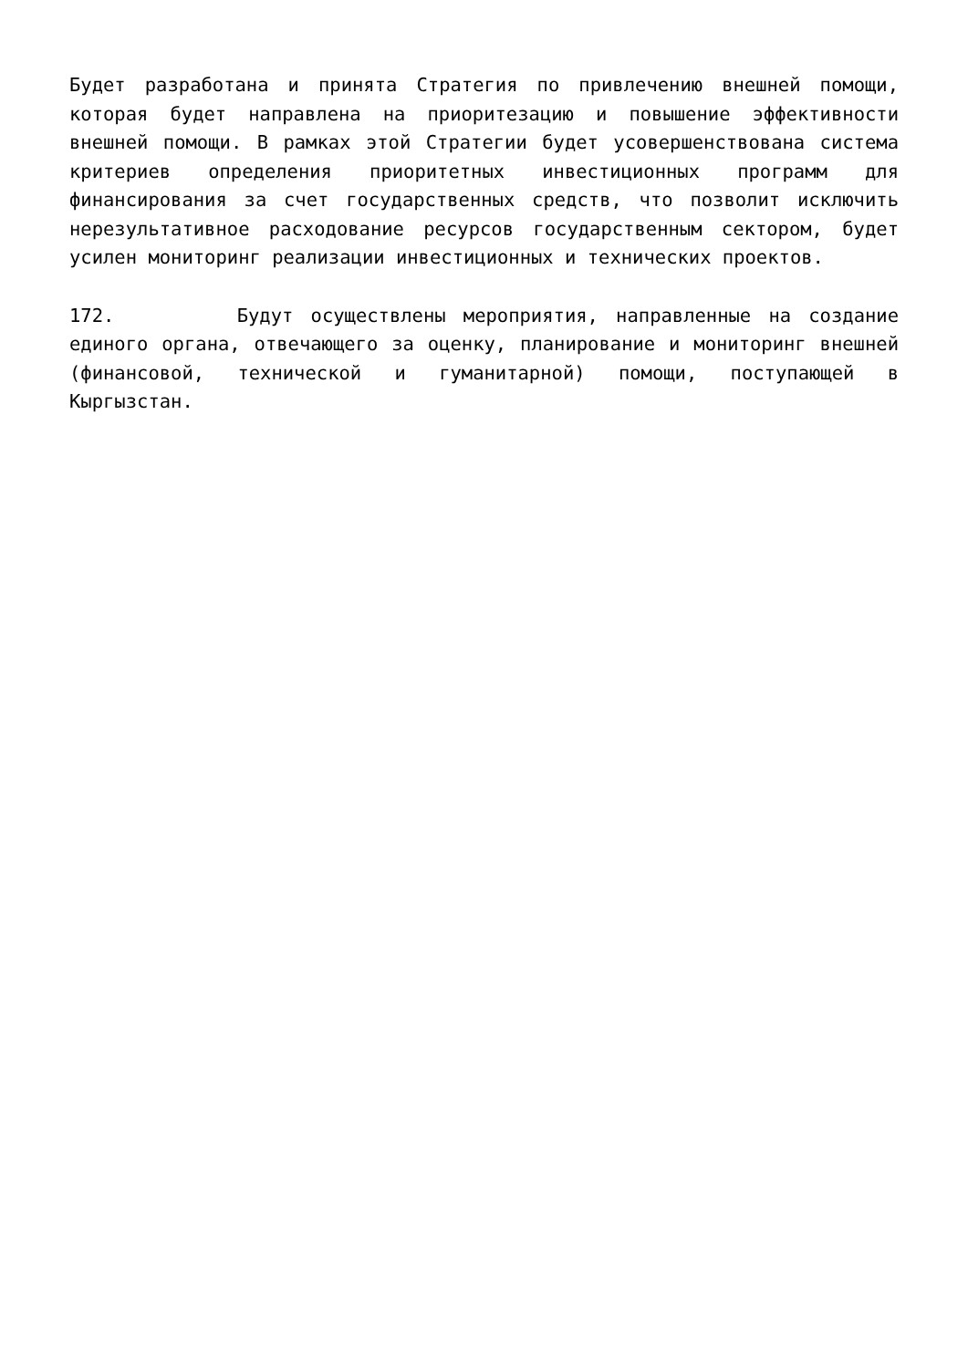Будет разработана и принята Стратегия по привлечению внешней помощи, которая будет направлена на приоритезацию и повышение эффективности внешней помощи. В рамках этой Стратегии будет усовершенствована система критериев определения приоритетных инвестиционных программ для финансирования за счет государственных средств, что позволит исключить нерезультативное расходование ресурсов государственным сектором, будет усилен мониторинг реализации инвестиционных и технических проектов.
172. Будут осуществлены мероприятия, направленные на создание единого органа, отвечающего за оценку, планирование и мониторинг внешней (финансовой, технической и гуманитарной) помощи, поступающей в Кыргызстан.